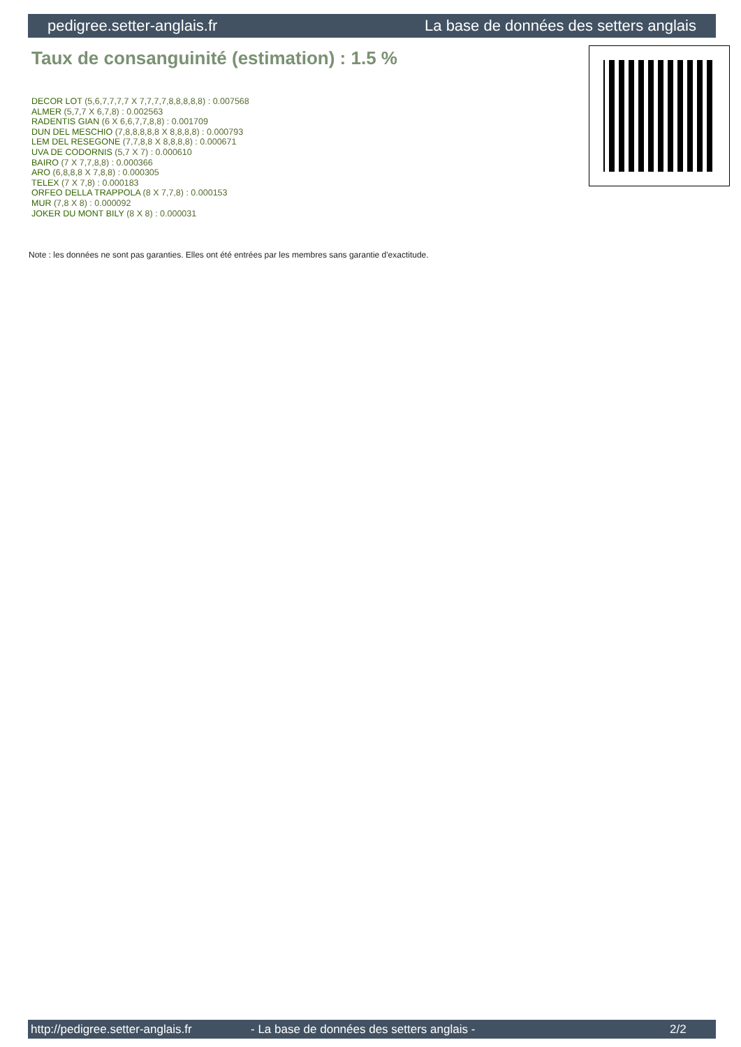pedigree.setter-anglais.fr La base de données des setters anglais
Taux de consanguinité (estimation) : 1.5 %
DECOR LOT (5,6,7,7,7,7 X 7,7,7,7,8,8,8,8,8) : 0.007568
ALMER (5,7,7 X 6,7,8) : 0.002563
RADENTIS GIAN (6 X 6,6,7,7,8,8) : 0.001709
DUN DEL MESCHIO (7,8,8,8,8,8 X 8,8,8,8) : 0.000793
LEM DEL RESEGONE (7,7,8,8 X 8,8,8,8) : 0.000671
UVA DE CODORNIS (5,7 X 7) : 0.000610
BAIRO (7 X 7,7,8,8) : 0.000366
ARO (6,8,8,8 X 7,8,8) : 0.000305
TELEX (7 X 7,8) : 0.000183
ORFEO DELLA TRAPPOLA (8 X 7,7,8) : 0.000153
MUR (7,8 X 8) : 0.000092
JOKER DU MONT BILY (8 X 8) : 0.000031
Note : les données ne sont pas garanties. Elles ont été entrées par les membres sans garantie d'exactitude.
http://pedigree.setter-anglais.fr - La base de données des setters anglais - 2/2